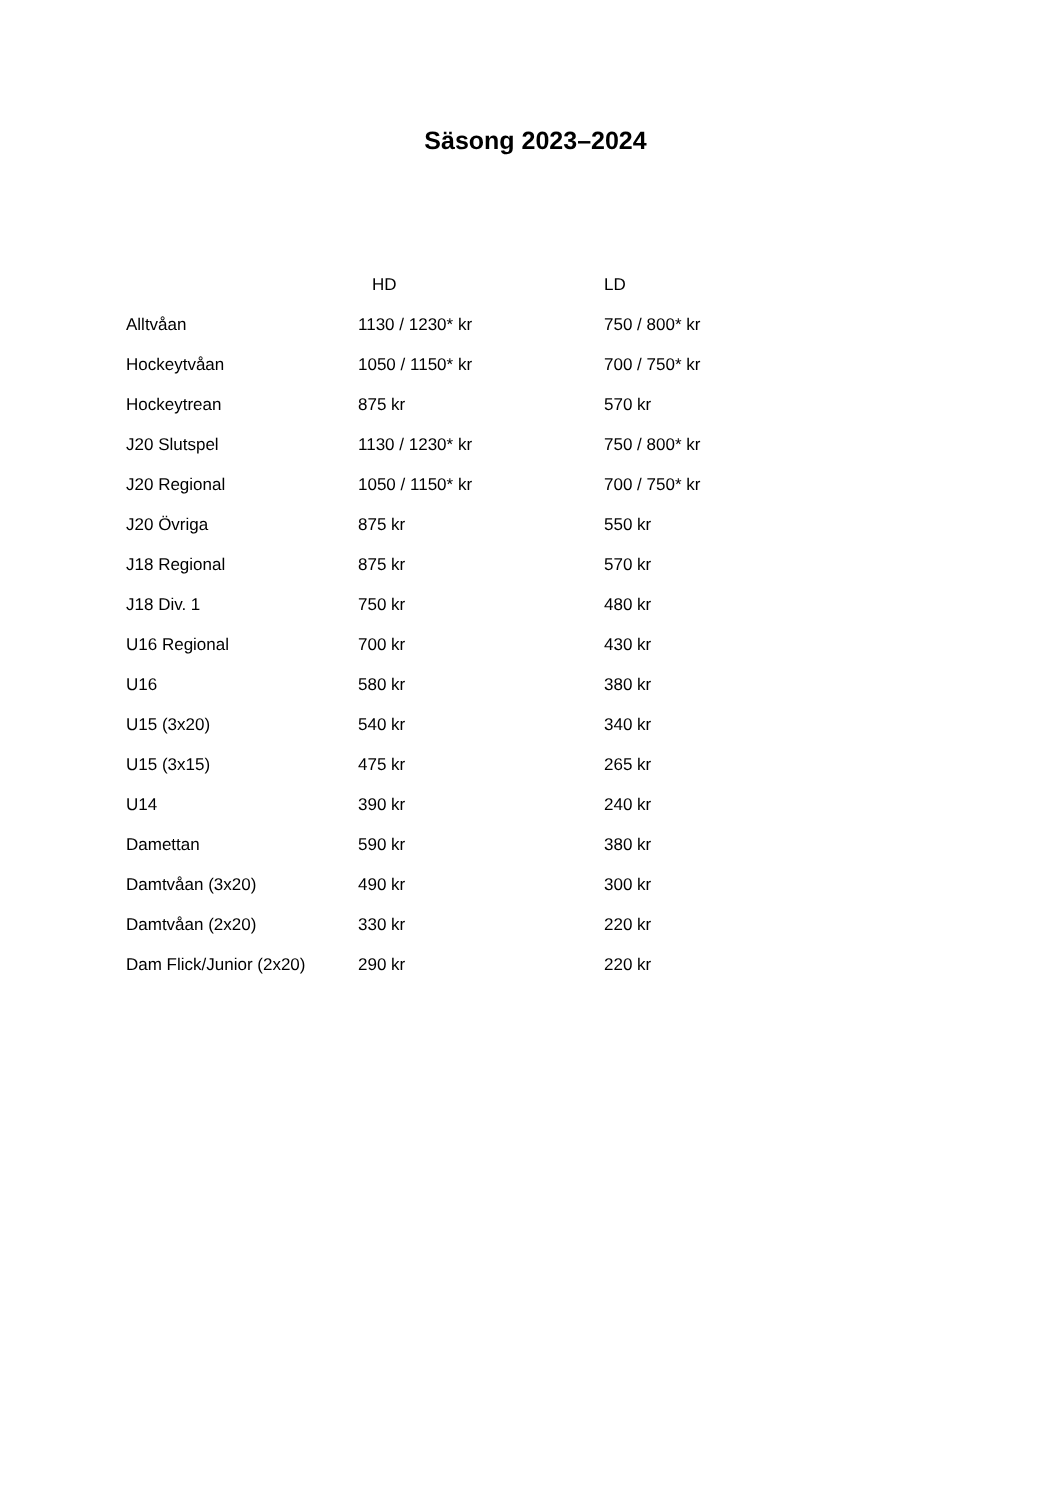Säsong 2023–2024
| | HD | LD |
| --- | --- | --- |
| Alltvåan | 1130 / 1230* kr | 750 / 800* kr |
| Hockeytvåan | 1050 / 1150* kr | 700 / 750* kr |
| Hockeytrean | 875 kr | 570 kr |
| J20 Slutspel | 1130 / 1230* kr | 750 / 800* kr |
| J20 Regional | 1050 / 1150* kr | 700 / 750* kr |
| J20 Övriga | 875 kr | 550 kr |
| J18 Regional | 875 kr | 570 kr |
| J18 Div. 1 | 750 kr | 480 kr |
| U16 Regional | 700 kr | 430 kr |
| U16 | 580 kr | 380 kr |
| U15 (3x20) | 540 kr | 340 kr |
| U15 (3x15) | 475 kr | 265 kr |
| U14 | 390 kr | 240 kr |
| Damettan | 590 kr | 380 kr |
| Damtvåan (3x20) | 490 kr | 300 kr |
| Damtvåan (2x20) | 330 kr | 220 kr |
| Dam Flick/Junior (2x20) | 290 kr | 220 kr |